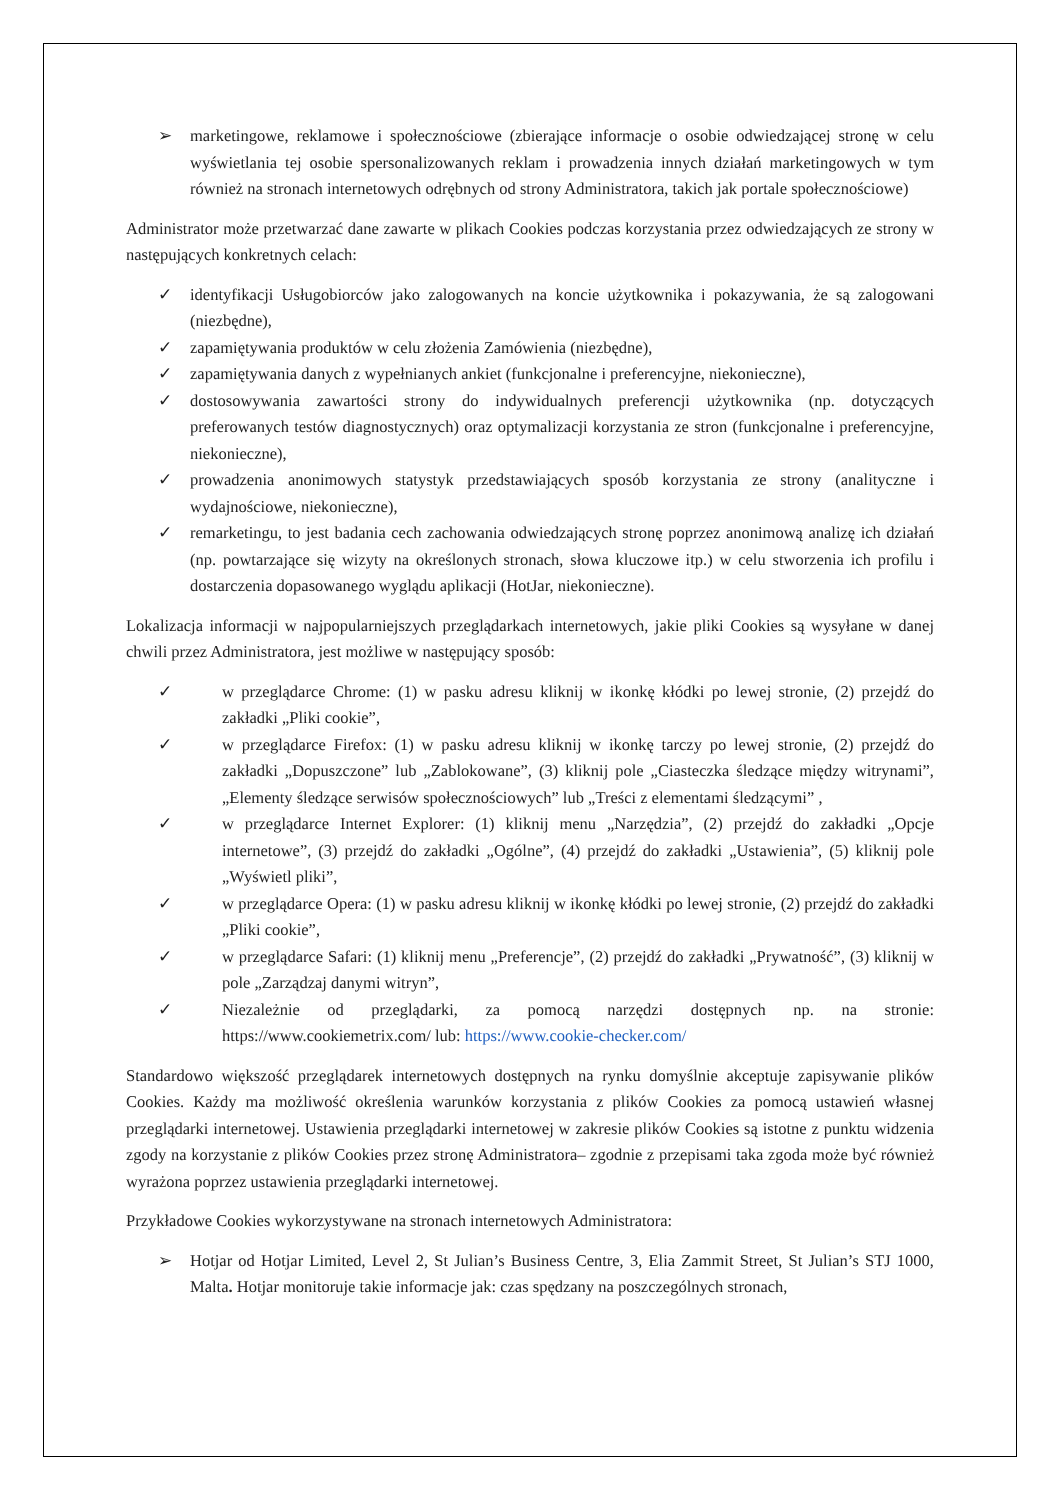➢ marketingowe, reklamowe i społecznościowe (zbierające informacje o osobie odwiedzającej stronę w celu wyświetlania tej osobie spersonalizowanych reklam i prowadzenia innych działań marketingowych w tym również na stronach internetowych odrębnych od strony Administratora, takich jak portale społecznościowe)
Administrator może przetwarzać dane zawarte w plikach Cookies podczas korzystania przez odwiedzających ze strony w następujących konkretnych celach:
✓ identyfikacji Usługobiorców jako zalogowanych na koncie użytkownika i pokazywania, że są zalogowani (niezbędne),
✓ zapamiętywania produktów w celu złożenia Zamówienia (niezbędne),
✓ zapamiętywania danych z wypełnianych ankiet (funkcjonalne i preferencyjne, niekonieczne),
✓ dostosowywania zawartości strony do indywidualnych preferencji użytkownika (np. dotyczących preferowanych testów diagnostycznych) oraz optymalizacji korzystania ze stron (funkcjonalne i preferencyjne, niekonieczne),
✓ prowadzenia anonimowych statystyk przedstawiających sposób korzystania ze strony (analityczne i wydajnościowe, niekonieczne),
✓ remarketingu, to jest badania cech zachowania odwiedzających stronę poprzez anonimową analizę ich działań (np. powtarzające się wizyty na określonych stronach, słowa kluczowe itp.) w celu stworzenia ich profilu i dostarczenia dopasowanego wyglądu aplikacji (HotJar, niekonieczne).
Lokalizacja informacji w najpopularniejszych przeglądarkach internetowych, jakie pliki Cookies są wysyłane w danej chwili przez Administratora, jest możliwe w następujący sposób:
✓ w przeglądarce Chrome: (1) w pasku adresu kliknij w ikonkę kłódki po lewej stronie, (2) przejdź do zakładki „Pliki cookie”,
✓ w przeglądarce Firefox: (1) w pasku adresu kliknij w ikonkę tarczy po lewej stronie, (2) przejdź do zakładki „Dopuszczone” lub „Zablokowane”, (3) kliknij pole „Ciasteczka śledzące między witrynami”, „Elementy śledzące serwisów społecznościowych” lub „Treści z elementami śledzącymi” ,
✓ w przeglądarce Internet Explorer: (1) kliknij menu „Narzędzia”, (2) przejdź do zakładki „Opcje internetowe”, (3) przejdź do zakładki „Ogólne”, (4) przejdź do zakładki „Ustawienia”, (5) kliknij pole „Wyświetl pliki”,
✓ w przeglądarce Opera: (1) w pasku adresu kliknij w ikonkę kłódki po lewej stronie, (2) przejdź do zakładki „Pliki cookie”,
✓ w przeglądarce Safari: (1) kliknij menu „Preferencje”, (2) przejdź do zakładki „Prywatność”, (3) kliknij w pole „Zarządzaj danymi witryn”,
✓ Niezależnie od przeglądarki, za pomocą narzędzi dostępnych np. na stronie: https://www.cookiemetrix.com/ lub: https://www.cookie-checker.com/
Standardowo większość przeglądarek internetowych dostępnych na rynku domyślnie akceptuje zapisywanie plików Cookies. Każdy ma możliwość określenia warunków korzystania z plików Cookies za pomocą ustawień własnej przeglądarki internetowej. Ustawienia przeglądarki internetowej w zakresie plików Cookies są istotne z punktu widzenia zgody na korzystanie z plików Cookies przez stronę Administratora– zgodnie z przepisami taka zgoda może być również wyrażona poprzez ustawienia przeglądarki internetowej.
Przykładowe Cookies wykorzystywane na stronach internetowych Administratora:
➢ Hotjar od Hotjar Limited, Level 2, St Julian’s Business Centre, 3, Elia Zammit Street, St Julian’s STJ 1000, Malta. Hotjar monitoruje takie informacje jak: czas spędzany na poszczególnych stronach,